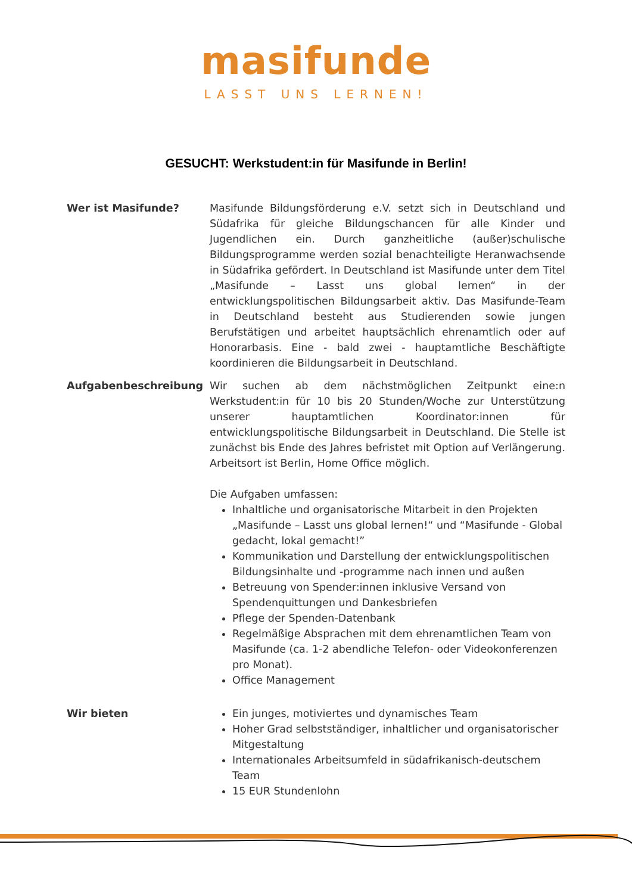masifunde
LASST UNS LERNEN!
GESUCHT: Werkstudent:in für Masifunde in Berlin!
Wer ist Masifunde? Masifunde Bildungsförderung e.V. setzt sich in Deutschland und Südafrika für gleiche Bildungschancen für alle Kinder und Jugendlichen ein. Durch ganzheitliche (außer)schulische Bildungsprogramme werden sozial benachteiligte Heranwachsende in Südafrika gefördert. In Deutschland ist Masifunde unter dem Titel „Masifunde – Lasst uns global lernen“ in der entwicklungspolitischen Bildungsarbeit aktiv. Das Masifunde-Team in Deutschland besteht aus Studierenden sowie jungen Berufstätigen und arbeitet hauptsächlich ehrenamtlich oder auf Honorarbasis. Eine - bald zwei - hauptamtliche Beschäftigte koordinieren die Bildungsarbeit in Deutschland.
Aufgabenbeschreibung Wir suchen ab dem nächstmöglichen Zeitpunkt eine:n Werkstudent:in für 10 bis 20 Stunden/Woche zur Unterstützung unserer hauptamtlichen Koordinator:innen für entwicklungspolitische Bildungsarbeit in Deutschland. Die Stelle ist zunächst bis Ende des Jahres befristet mit Option auf Verlängerung. Arbeitsort ist Berlin, Home Office möglich.
Die Aufgaben umfassen:
Inhaltliche und organisatorische Mitarbeit in den Projekten „Masifunde – Lasst uns global lernen!“ und “Masifunde - Global gedacht, lokal gemacht!”
Kommunikation und Darstellung der entwicklungspolitischen Bildungsinhalte und -programme nach innen und außen
Betreuung von Spender:innen inklusive Versand von Spendenquittungen und Dankesbriefen
Pflege der Spenden-Datenbank
Regelmäßige Absprachen mit dem ehrenamtlichen Team von Masifunde (ca. 1-2 abendliche Telefon- oder Videokonferenzen pro Monat).
Office Management
Wir bieten Ein junges, motiviertes und dynamisches Team
Hoher Grad selbstständiger, inhaltlicher und organisatorischer Mitgestaltung
Internationales Arbeitsumfeld in südafrikanisch-deutschem Team
15 EUR Stundenlohn